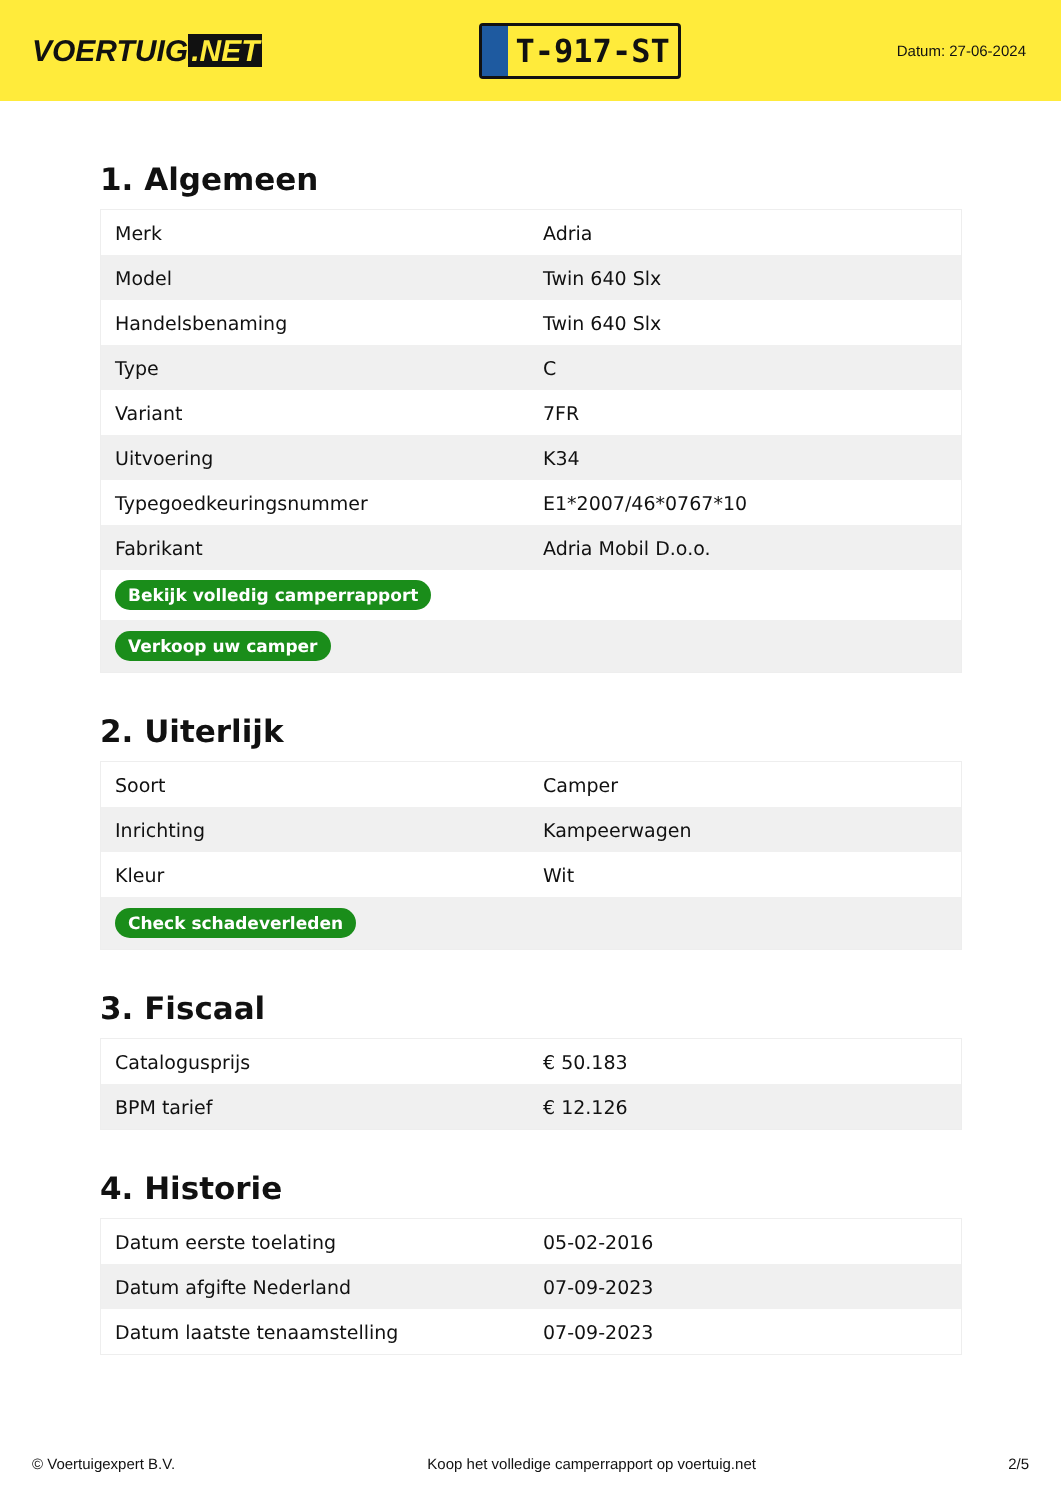VOERTUIG.NET
T-917-ST
Datum: 27-06-2024
1. Algemeen
| Merk | Adria |
| Model | Twin 640 Slx |
| Handelsbenaming | Twin 640 Slx |
| Type | C |
| Variant | 7FR |
| Uitvoering | K34 |
| Typegoedkeuringsnummer | E1*2007/46*0767*10 |
| Fabrikant | Adria Mobil D.o.o. |
| Bekijk volledig camperrapport | |
| Verkoop uw camper | |
2. Uiterlijk
| Soort | Camper |
| Inrichting | Kampeerwagen |
| Kleur | Wit |
| Check schadeverleden | |
3. Fiscaal
| Catalogusprijs | € 50.183 |
| BPM tarief | € 12.126 |
4. Historie
| Datum eerste toelating | 05-02-2016 |
| Datum afgifte Nederland | 07-09-2023 |
| Datum laatste tenaamstelling | 07-09-2023 |
© Voertuigexpert B.V. Koop het volledige camperrapport op voertuig.net 2/5